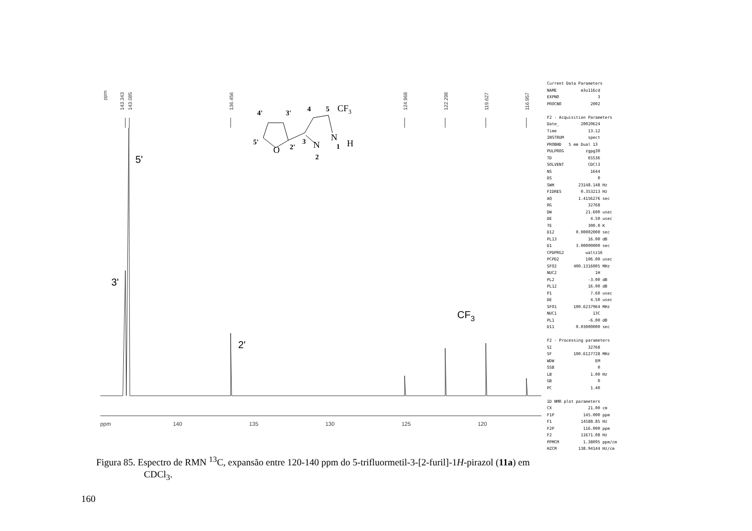ppm
143.343
143.085
136.456
124.968
122.298
119.627
116.957
5'
3'
2'
CF3
ppm
140
135
130
125
120
4'
3'
4
5
5'
2'
3
2
1
CF3
O
N
N
H
Current Data Parameters NAME m3u116cd EXPNO 3 PROCNO 2002 F2 - Acquisition Parameters Date_ 20020624 Time 13.12 INSTRUM spect PROBHD 5 mm Dual 13 PULPROG zgpg30 TD 65536 SOLVENT CDCl3 NS 1644 DS 0 SWH 23148.148 Hz FIDRES 0.353213 Hz AQ 1.4156276 sec RG 32768 DW 21.600 usec DE 4.50 usec TE 300.0 K D12 0.00002000 sec PL13 16.00 dB D1 3.00000000 sec CPDPRG2 waltz16 PCPD2 106.00 usec SFO2 400.1316005 MHz NUC2 1H PL2 -3.00 dB PL12 16.00 dB P1 7.60 usec DE 4.50 usec SFO1 100.6237964 MHz NUC1 13C PL1 -6.00 dB D11 0.03000000 sec F2 - Processing parameters SI 32768 SF 100.6127728 MHz WDW EM SSB 0 LB 1.00 Hz GB 0 PC 1.40 1D NMR plot parameters CX 21.00 cm F1P 145.000 ppm F1 14588.85 Hz F2P 116.000 ppm F2 11671.08 Hz PPMCM 1.38095 ppm/cm HZCM 138.94144 Hz/cm
Figura 85. Espectro de RMN <sup>13</sup>C, expansão entre 120-140 ppm do 5-trifluormetil-3-[2-furil]-1H-pirazol (11a) em
CDCl<sub>3</sub>.
160